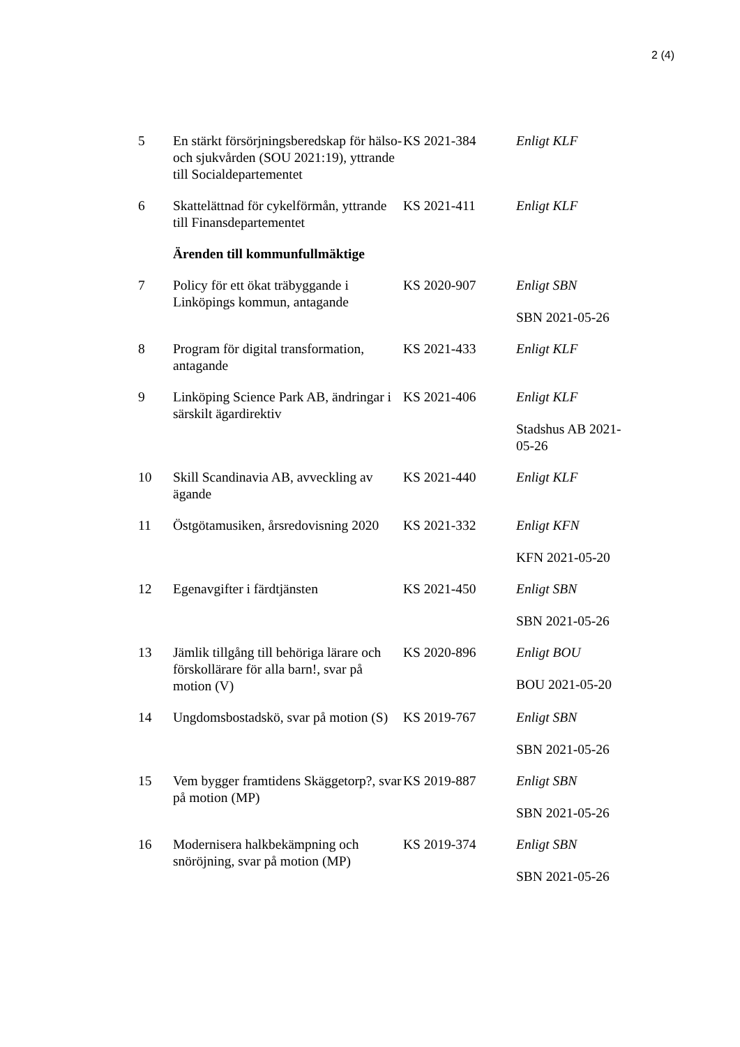2 (4)
| 5 | En stärkt försörjningsberedskap för hälso- och sjukvården (SOU 2021:19), yttrande till Socialdepartementet | KS 2021-384 | Enligt KLF |
| 6 | Skattelättnad för cykelförmån, yttrande till Finansdepartementet | KS 2021-411 | Enligt KLF |
| | Ärenden till kommunfullmäktige | | |
| 7 | Policy för ett ökat träbyggande i Linköpings kommun, antagande | KS 2020-907 | Enligt SBN SBN 2021-05-26 |
| 8 | Program för digital transformation, antagande | KS 2021-433 | Enligt KLF |
| 9 | Linköping Science Park AB, ändringar i särskilt ägardirektiv | KS 2021-406 | Enligt KLF Stadshus AB 2021-05-26 |
| 10 | Skill Scandinavia AB, avveckling av ägande | KS 2021-440 | Enligt KLF |
| 11 | Östgötamusiken, årsredovisning 2020 | KS 2021-332 | Enligt KFN KFN 2021-05-20 |
| 12 | Egenavgifter i färdtjänsten | KS 2021-450 | Enligt SBN SBN 2021-05-26 |
| 13 | Jämlik tillgång till behöriga lärare och förskollärare för alla barn!, svar på motion (V) | KS 2020-896 | Enligt BOU BOU 2021-05-20 |
| 14 | Ungdomsbostadskö, svar på motion (S) | KS 2019-767 | Enligt SBN SBN 2021-05-26 |
| 15 | Vem bygger framtidens Skäggetorp?, svar på motion (MP) | KS 2019-887 | Enligt SBN SBN 2021-05-26 |
| 16 | Modernisera halkbekämpning och snöröjning, svar på motion (MP) | KS 2019-374 | Enligt SBN SBN 2021-05-26 |